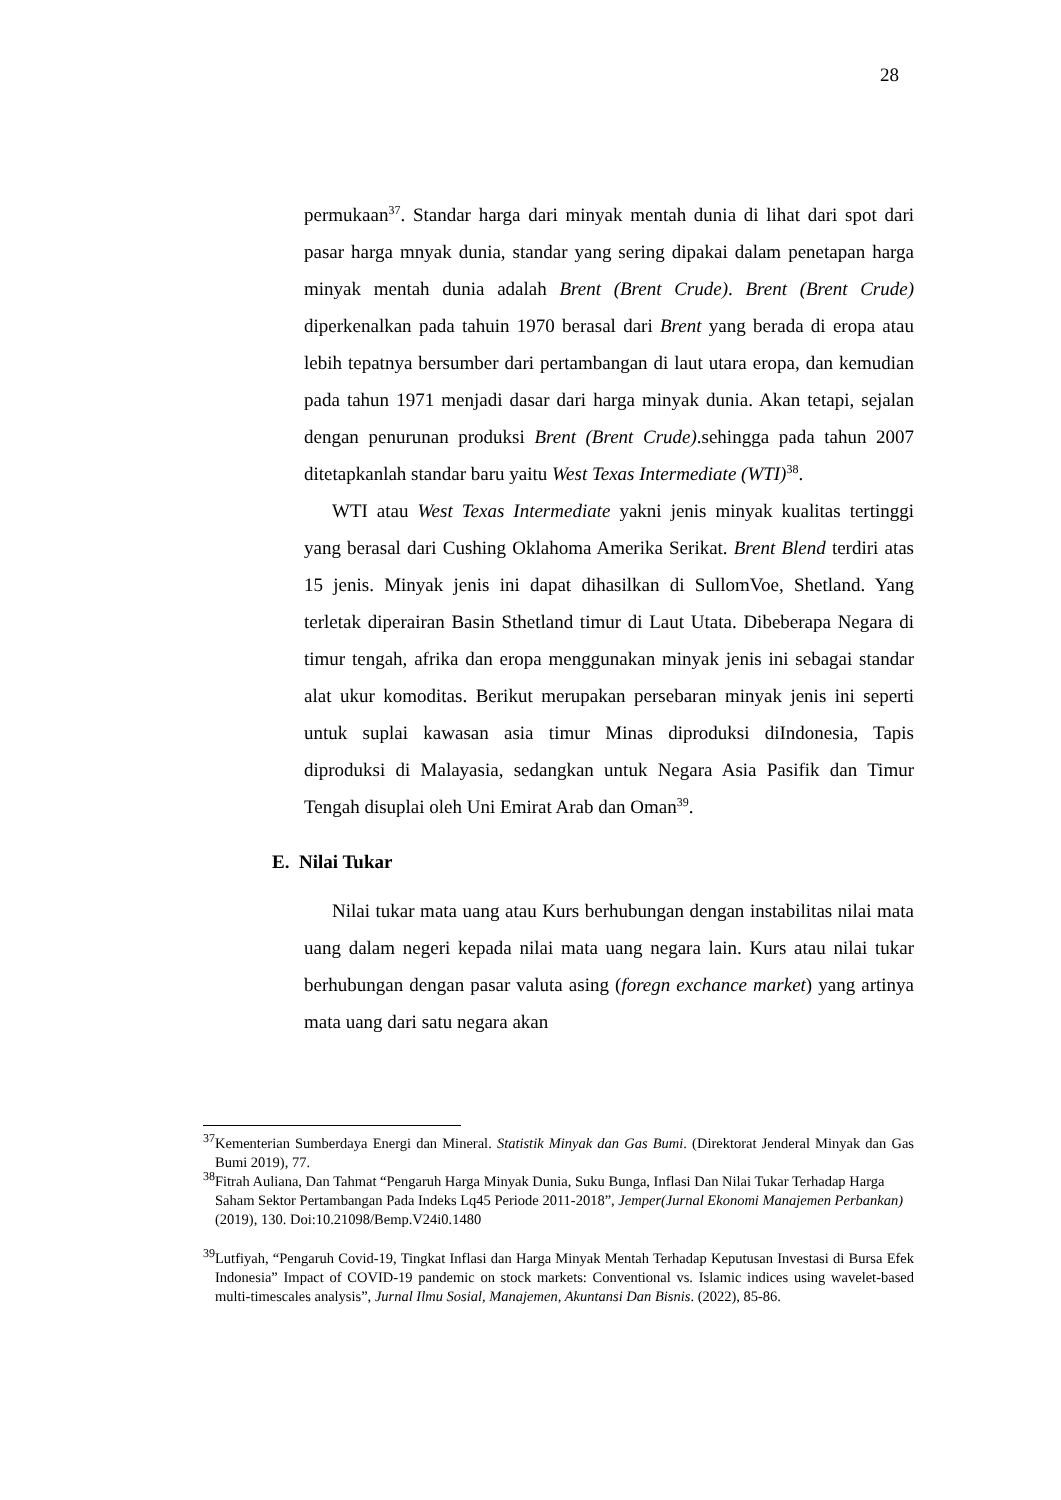28
permukaan<sup>37</sup>. Standar harga dari minyak mentah dunia di lihat dari spot dari pasar harga mnyak dunia, standar yang sering dipakai dalam penetapan harga minyak mentah dunia adalah Brent (Brent Crude). Brent (Brent Crude) diperkenalkan pada tahuin 1970 berasal dari Brent yang berada di eropa atau lebih tepatnya bersumber dari pertambangan di laut utara eropa, dan kemudian pada tahun 1971 menjadi dasar dari harga minyak dunia. Akan tetapi, sejalan dengan penurunan produksi Brent (Brent Crude).sehingga pada tahun 2007 ditetapkanlah standar baru yaitu West Texas Intermediate (WTI)<sup>38</sup>.
WTI atau West Texas Intermediate yakni jenis minyak kualitas tertinggi yang berasal dari Cushing Oklahoma Amerika Serikat. Brent Blend terdiri atas 15 jenis. Minyak jenis ini dapat dihasilkan di SullomVoe, Shetland. Yang terletak diperairan Basin Sthetland timur di Laut Utata. Dibeberapa Negara di timur tengah, afrika dan eropa menggunakan minyak jenis ini sebagai standar alat ukur komoditas. Berikut merupakan persebaran minyak jenis ini seperti untuk suplai kawasan asia timur Minas diproduksi diIndonesia, Tapis diproduksi di Malayasia, sedangkan untuk Negara Asia Pasifik dan Timur Tengah disuplai oleh Uni Emirat Arab dan Oman<sup>39</sup>.
E. Nilai Tukar
Nilai tukar mata uang atau Kurs berhubungan dengan instabilitas nilai mata uang dalam negeri kepada nilai mata uang negara lain. Kurs atau nilai tukar berhubungan dengan pasar valuta asing (foregn exchance market) yang artinya mata uang dari satu negara akan
<sup>37</sup> Kementerian Sumberdaya Energi dan Mineral. Statistik Minyak dan Gas Bumi. (Direktorat Jenderal Minyak dan Gas Bumi 2019), 77.
<sup>38</sup> Fitrah Auliana, Dan Tahmat “Pengaruh Harga Minyak Dunia, Suku Bunga, Inflasi Dan Nilai Tukar Terhadap Harga Saham Sektor Pertambangan Pada Indeks Lq45 Periode 2011-2018”, Jemper(Jurnal Ekonomi Manajemen Perbankan) (2019), 130. Doi:10.21098/Bemp.V24i0.1480
<sup>39</sup> Lutfiyah, “Pengaruh Covid-19, Tingkat Inflasi dan Harga Minyak Mentah Terhadap Keputusan Investasi di Bursa Efek Indonesia” Impact of COVID-19 pandemic on stock markets: Conventional vs. Islamic indices using wavelet-based multi-timescales analysis”, Jurnal Ilmu Sosial, Manajemen, Akuntansi Dan Bisnis. (2022), 85-86.